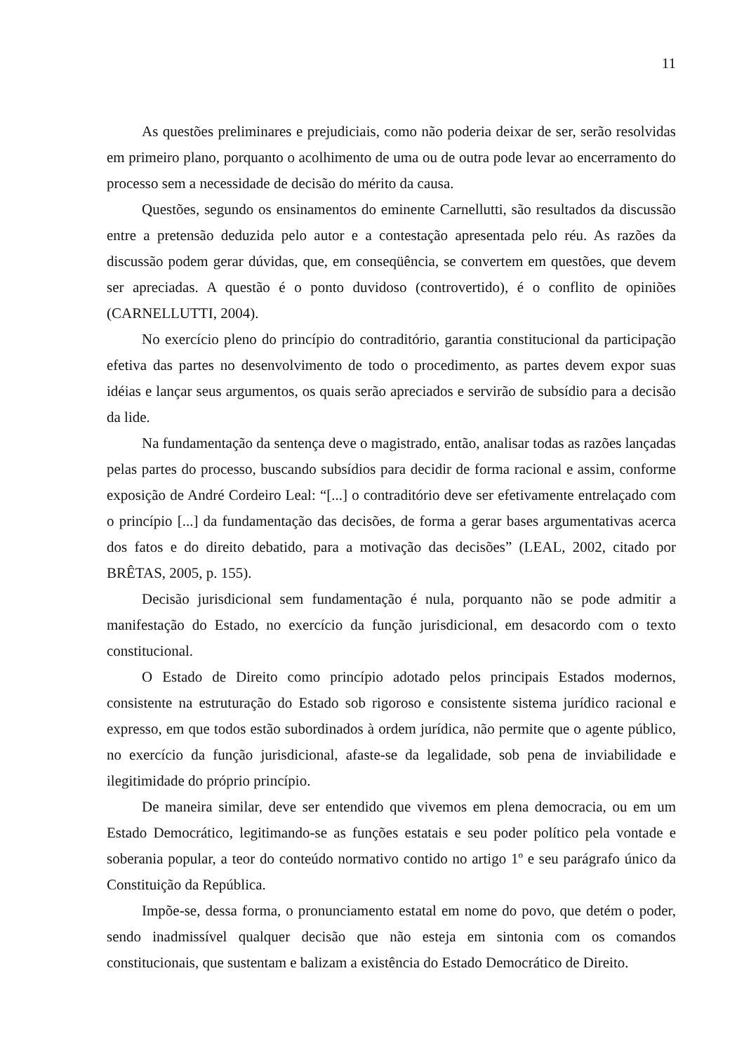11
As questões preliminares e prejudiciais, como não poderia deixar de ser, serão resolvidas em primeiro plano, porquanto o acolhimento de uma ou de outra pode levar ao encerramento do processo sem a necessidade de decisão do mérito da causa.
Questões, segundo os ensinamentos do eminente Carnellutti, são resultados da discussão entre a pretensão deduzida pelo autor e a contestação apresentada pelo réu. As razões da discussão podem gerar dúvidas, que, em conseqüência, se convertem em questões, que devem ser apreciadas. A questão é o ponto duvidoso (controvertido), é o conflito de opiniões (CARNELLUTTI, 2004).
No exercício pleno do princípio do contraditório, garantia constitucional da participação efetiva das partes no desenvolvimento de todo o procedimento, as partes devem expor suas idéias e lançar seus argumentos, os quais serão apreciados e servirão de subsídio para a decisão da lide.
Na fundamentação da sentença deve o magistrado, então, analisar todas as razões lançadas pelas partes do processo, buscando subsídios para decidir de forma racional e assim, conforme exposição de André Cordeiro Leal: “[...] o contraditório deve ser efetivamente entrelaçado com o princípio [...] da fundamentação das decisões, de forma a gerar bases argumentativas acerca dos fatos e do direito debatido, para a motivação das decisões” (LEAL, 2002, citado por BRÊTAS, 2005, p. 155).
Decisão jurisdicional sem fundamentação é nula, porquanto não se pode admitir a manifestação do Estado, no exercício da função jurisdicional, em desacordo com o texto constitucional.
O Estado de Direito como princípio adotado pelos principais Estados modernos, consistente na estruturação do Estado sob rigoroso e consistente sistema jurídico racional e expresso, em que todos estão subordinados à ordem jurídica, não permite que o agente público, no exercício da função jurisdicional, afaste-se da legalidade, sob pena de inviabilidade e ilegitimidade do próprio princípio.
De maneira similar, deve ser entendido que vivemos em plena democracia, ou em um Estado Democrático, legitimando-se as funções estatais e seu poder político pela vontade e soberania popular, a teor do conteúdo normativo contido no artigo 1º e seu parágrafo único da Constituição da República.
Impõe-se, dessa forma, o pronunciamento estatal em nome do povo, que detém o poder, sendo inadmissível qualquer decisão que não esteja em sintonia com os comandos constitucionais, que sustentam e balizam a existência do Estado Democrático de Direito.